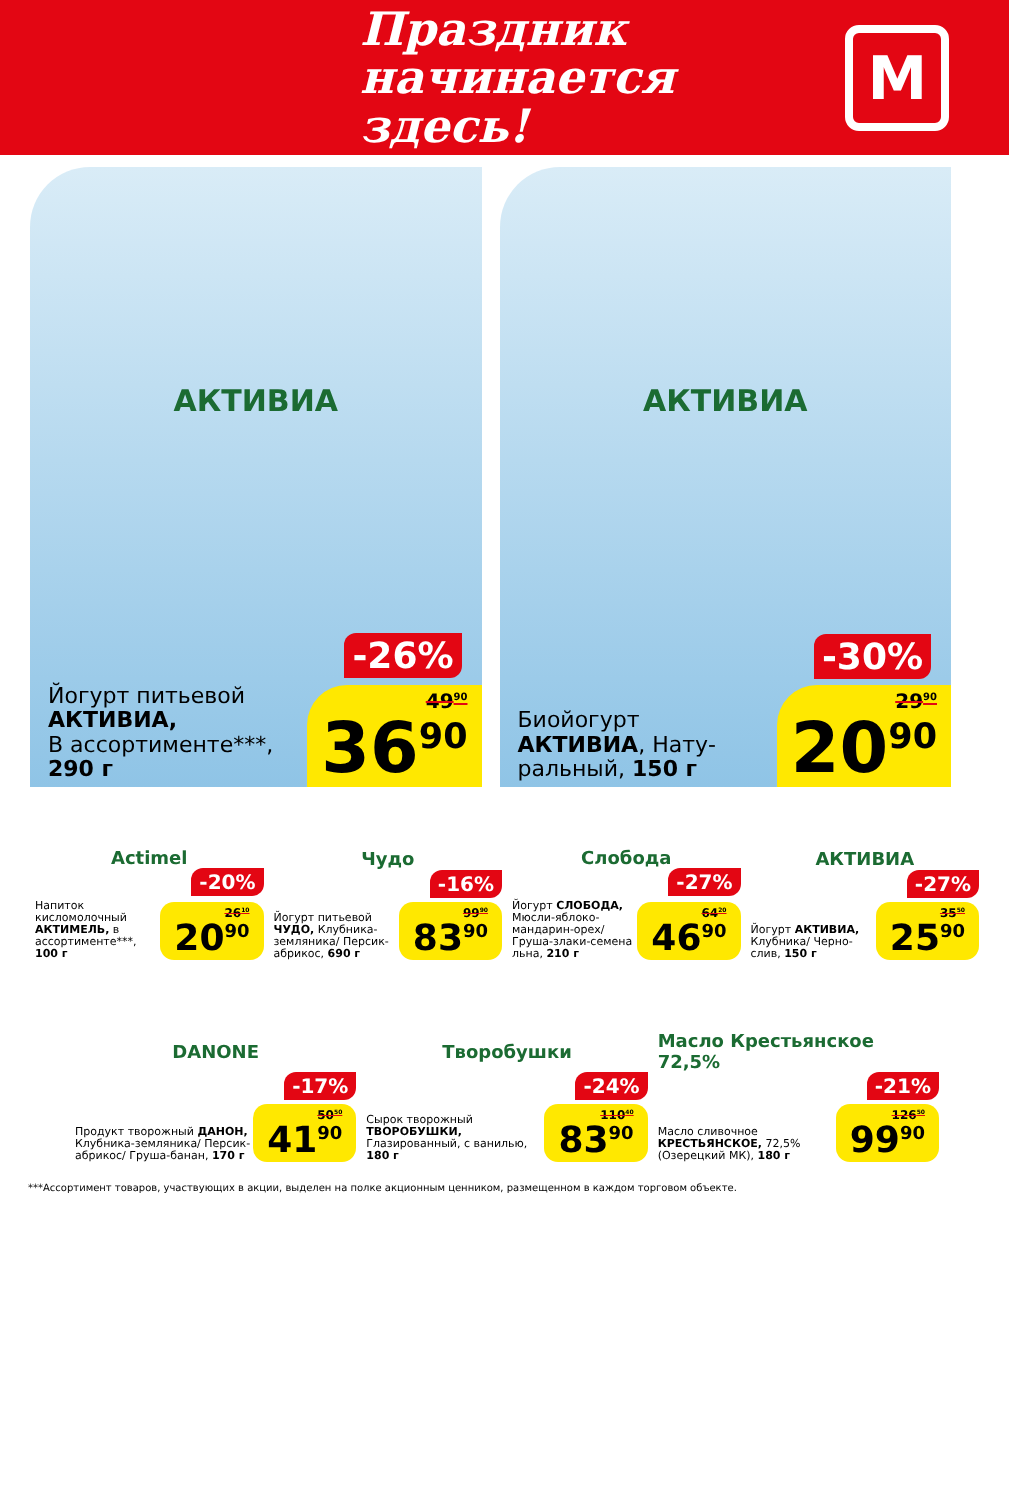Праздник
начинается здесь!
М
АКТИВИА
-26%
Йогурт питьевой
АКТИВИА,
В ассортименте***,
290 г
49<sup>90</sup>
36<sup>90</sup>
АКТИВИА
-30%
Биойогурт
АКТИВИА, Нату-
ральный, 150 г
29<sup>90</sup>
20<sup>90</sup>
Actimel
-20%
Напиток кисломолочный АКТИМЕЛЬ, в ассортименте***, 100 г
26<sup>10</sup>
20<sup>90</sup>
Чудо
-16%
Йогурт питьевой ЧУДО, Клубника-земляника/ Персик-абрикос, 690 г
99<sup>90</sup>
83<sup>90</sup>
Слобода
-27%
Йогурт СЛОБОДА, Мюсли-яблоко-мандарин-орех/ Груша-злаки-семена льна, 210 г
64<sup>20</sup>
46<sup>90</sup>
АКТИВИА
-27%
Йогурт АКТИВИА, Клубника/ Черно-слив, 150 г
35<sup>50</sup>
25<sup>90</sup>
DANONE
-17%
Продукт творожный ДАНОН, Клубника-земляника/ Персик-абрикос/ Груша-банан, 170 г
50<sup>50</sup>
41<sup>90</sup>
Творобушки
-24%
Сырок творожный ТВОРОБУШКИ, Глазированный, с ванилью, 180 г
110<sup>40</sup>
83<sup>90</sup>
Масло Крестьянское 72,5%
-21%
Масло сливочное КРЕСТЬЯНСКОЕ, 72,5% (Озерецкий МК), 180 г
126<sup>50</sup>
99<sup>90</sup>
***Ассортимент товаров, участвующих в акции, выделен на полке акционным ценником, размещенном в каждом торговом объекте.